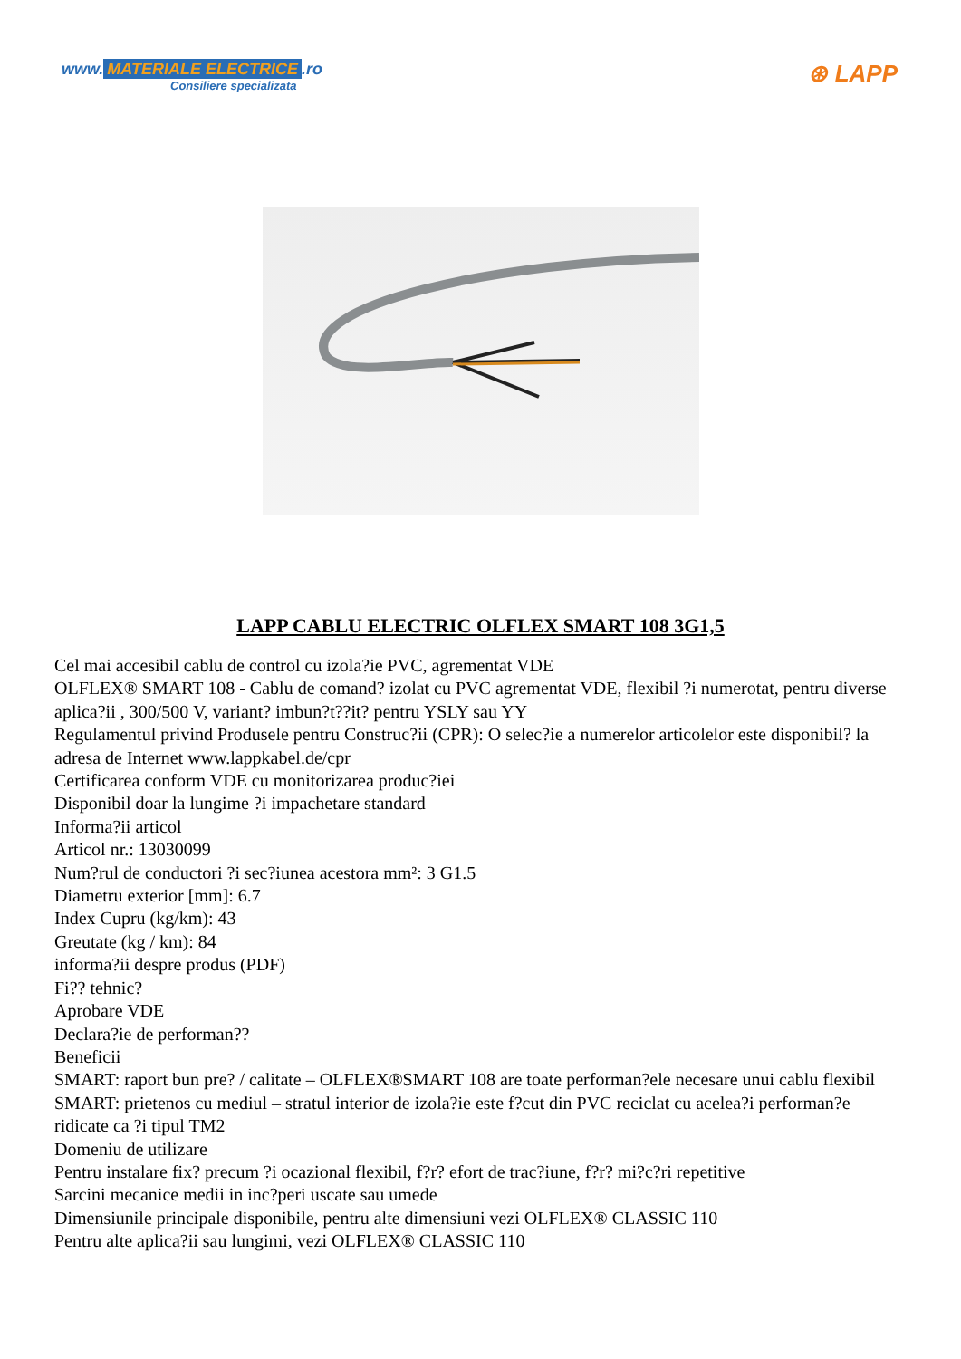www. MATERIALE ELECTRICE.ro
Consiliere specializata
⊛ LAPP
LAPP CABLU ELECTRIC OLFLEX SMART 108 3G1,5
Cel mai accesibil cablu de control cu izola?ie PVC, agrementat VDE
OLFLEX® SMART 108 - Cablu de comand? izolat cu PVC agrementat VDE, flexibil ?i numerotat, pentru diverse aplica?ii , 300/500 V, variant? imbun?t??it? pentru YSLY sau YY
Regulamentul privind Produsele pentru Construc?ii (CPR): O selec?ie a numerelor articolelor este disponibil? la adresa de Internet www.lappkabel.de/cpr
Certificarea conform VDE cu monitorizarea produc?iei
Disponibil doar la lungime ?i impachetare standard
Informa?ii articol
Articol nr.: 13030099
Num?rul de conductori ?i sec?iunea acestora mm²: 3 G1.5
Diametru exterior [mm]: 6.7
Index Cupru (kg/km): 43
Greutate (kg / km): 84
informa?ii despre produs (PDF)
Fi?? tehnic?
Aprobare VDE
Declara?ie de performan??
Beneficii
SMART: raport bun pre? / calitate – OLFLEX®SMART 108 are toate performan?ele necesare unui cablu flexibil
SMART: prietenos cu mediul – stratul interior de izola?ie este f?cut din PVC reciclat cu acelea?i performan?e ridicate ca ?i tipul TM2
Domeniu de utilizare
Pentru instalare fix? precum ?i ocazional flexibil, f?r? efort de trac?iune, f?r? mi?c?ri repetitive
Sarcini mecanice medii in inc?peri uscate sau umede
Dimensiunile principale disponibile, pentru alte dimensiuni vezi OLFLEX® CLASSIC 110
Pentru alte aplica?ii sau lungimi, vezi OLFLEX® CLASSIC 110